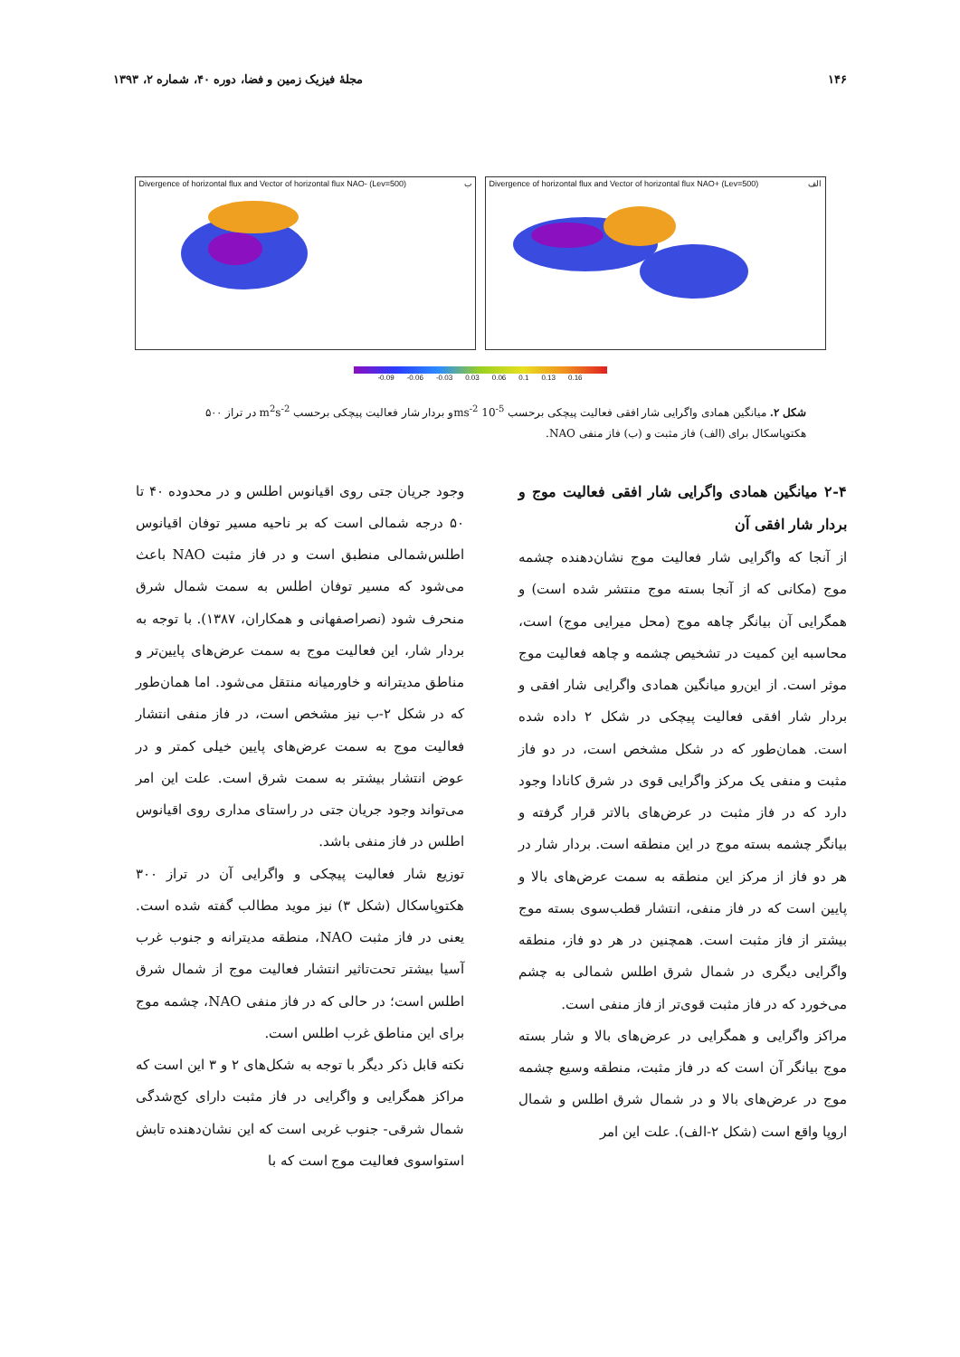۱۴۶ مجلهٔ فیزیک زمین و فضا، دوره ۴۰، شماره ۲، ۱۳۹۳
Divergence of horizontal flux and Vector of horizontal flux NAO- (Lev=500) ب
Divergence of horizontal flux and Vector of horizontal flux NAO+ (Lev=500) الف
-0.09 -0.06 -0.03 0.03 0.06 0.1 0.13 0.16
شکل ۲. میانگین همادی واگرایی شار افقی فعالیت پیچکی برحسب ms<sup>-2</sup> 10<sup>-5</sup>و بردار شار فعالیت پیچکی برحسب m<sup>2</sup>s<sup>-2</sup> در تراز ۵۰۰ هکتوپاسکال برای (الف) فاز مثبت و (ب) فاز منفی NAO.
۲-۴ میانگین همادی واگرایی شار افقی فعالیت موج و بردار شار افقی آن
از آنجا که واگرایی شار فعالیت موج نشان‌دهنده چشمه موج (مکانی که از آنجا بسته موج منتشر شده است) و همگرایی آن بیانگر چاهه موج (محل میرایی موج) است، محاسبه این کمیت در تشخیص چشمه و چاهه فعالیت موج موثر است. از این‌رو میانگین همادی واگرایی شار افقی و بردار شار افقی فعالیت پیچکی در شکل ۲ داده شده است. همان‌طور که در شکل مشخص است، در دو فاز مثبت و منفی یک مرکز واگرایی قوی در شرق کانادا وجود دارد که در فاز مثبت در عرض‌های بالاتر قرار گرفته و بیانگر چشمه بسته موج در این منطقه است. بردار شار در هر دو فاز از مرکز این منطقه به سمت عرض‌های بالا و پایین است که در فاز منفی، انتشار قطب‌سوی بسته موج بیشتر از فاز مثبت است. همچنین در هر دو فاز، منطقه واگرایی دیگری در شمال شرق اطلس شمالی به چشم می‌خورد که در فاز مثبت قوی‌تر از فاز منفی است.
مراکز واگرایی و همگرایی در عرض‌های بالا و شار بسته موج بیانگر آن است که در فاز مثبت، منطقه وسیع چشمه موج در عرض‌های بالا و در شمال شرق اطلس و شمال اروپا واقع است (شکل ۲-الف). علت این امر
وجود جریان جتی روی اقیانوس اطلس و در محدوده ۴۰ تا ۵۰ درجه شمالی است که بر ناحیه مسیر توفان اقیانوس اطلس‌شمالی منطبق است و در فاز مثبت NAO باعث می‌شود که مسیر توفان اطلس به سمت شمال شرق منحرف شود (نصراصفهانی و همکاران، ۱۳۸۷). با توجه به بردار شار، این فعالیت موج به سمت عرض‌های پایین‌تر و مناطق مدیترانه و خاورمیانه منتقل می‌شود. اما همان‌طور که در شکل ۲-ب نیز مشخص است، در فاز منفی انتشار فعالیت موج به سمت عرض‌های پایین خیلی کمتر و در عوض انتشار بیشتر به سمت شرق است. علت این امر می‌تواند وجود جریان جتی در راستای مداری روی اقیانوس اطلس در فاز منفی باشد.
توزیع شار فعالیت پیچکی و واگرایی آن در تراز ۳۰۰ هکتوپاسکال (شکل ۳) نیز موید مطالب گفته شده است. یعنی در فاز مثبت NAO، منطقه مدیترانه و جنوب غرب آسیا بیشتر تحت‌تاثیر انتشار فعالیت موج از شمال شرق اطلس است؛ در حالی که در فاز منفی NAO، چشمه موج برای این مناطق غرب اطلس است.
نکته قابل ذکر دیگر با توجه به شکل‌های ۲ و ۳ این است که مراکز همگرایی و واگرایی در فاز مثبت دارای کج‌شدگی شمال شرقی- جنوب غربی است که این نشان‌دهنده تابش استواسوی فعالیت موج است که با